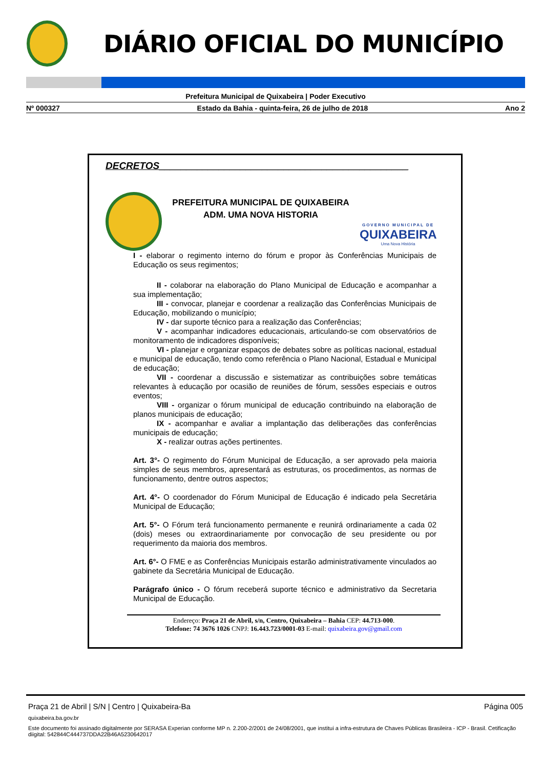DIÁRIO OFICIAL DO MUNICÍPIO
Prefeitura Municipal de Quixabeira | Poder Executivo
Nº 000327 Estado da Bahia - quinta-feira, 26 de julho de 2018 Ano 2
DECRETOS______________________________________________
PREFEITURA MUNICIPAL DE QUIXABEIRA
ADM. UMA NOVA HISTORIA
GOVERNO MUNICIPAL DE
QUIXABEIRA
Uma Nova História
I - elaborar o regimento interno do fórum e propor às Conferências Municipais de Educação os seus regimentos;
II - colaborar na elaboração do Plano Municipal de Educação e acompanhar a sua implementação;
III - convocar, planejar e coordenar a realização das Conferências Municipais de Educação, mobilizando o município;
IV - dar suporte técnico para a realização das Conferências;
V - acompanhar indicadores educacionais, articulando-se com observatórios de monitoramento de indicadores disponíveis;
VI - planejar e organizar espaços de debates sobre as políticas nacional, estadual e municipal de educação, tendo como referência o Plano Nacional, Estadual e Municipal de educação;
VII - coordenar a discussão e sistematizar as contribuições sobre temáticas relevantes à educação por ocasião de reuniões de fórum, sessões especiais e outros eventos;
VIII - organizar o fórum municipal de educação contribuindo na elaboração de planos municipais de educação;
IX - acompanhar e avaliar a implantação das deliberações das conferências municipais de educação;
X - realizar outras ações pertinentes.
Art. 3°- O regimento do Fórum Municipal de Educação, a ser aprovado pela maioria simples de seus membros, apresentará as estruturas, os procedimentos, as normas de funcionamento, dentre outros aspectos;
Art. 4°- O coordenador do Fórum Municipal de Educação é indicado pela Secretária Municipal de Educação;
Art. 5°- O Fórum terá funcionamento permanente e reunirá ordinariamente a cada 02 (dois) meses ou extraordinariamente por convocação de seu presidente ou por requerimento da maioria dos membros.
Art. 6°- O FME e as Conferências Municipais estarão administrativamente vinculados ao gabinete da Secretária Municipal de Educação.
Parágrafo único - O fórum receberá suporte técnico e administrativo da Secretaria Municipal de Educação.
Endereço: Praça 21 de Abril, s/n, Centro, Quixabeira – Bahia CEP: 44.713-000.
Telefone: 74 3676 1026 CNPJ: 16.443.723/0001-03 E-mail: quixabeira.gov@gmail.com
Praça 21 de Abril | S/N | Centro | Quixabeira-Ba Página 005
quixabeira.ba.gov.br
Este documento foi assinado digitalmente por SERASA Experian conforme MP n. 2.200-2/2001 de 24/08/2001, que institui a infra-estrutura de Chaves Públicas Brasileira - ICP - Brasil. Cetificação diigital: 542844C444737DDA22B46A5230642017